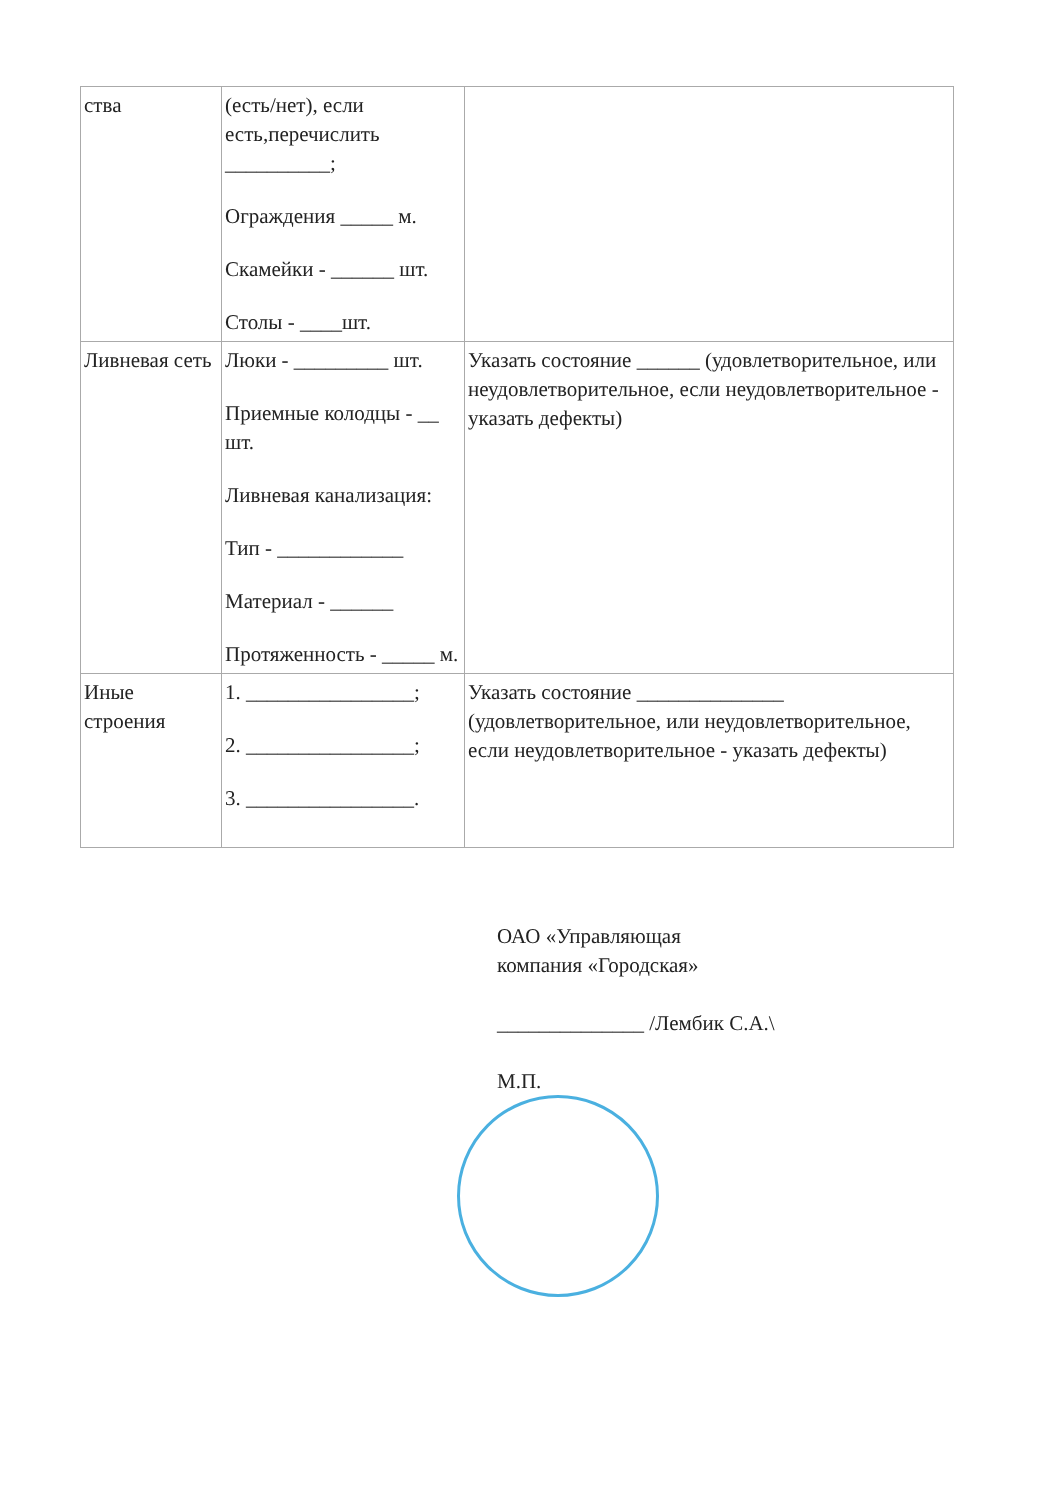| ства | (есть/нет), если есть,перечислить __________; Ограждения _____ м. Скамейки - ______ шт. Столы - ____шт. | |
| Ливневая сеть | Люки - _________ шт. Приемные колодцы - __ шт. Ливневая канализация: Тип - ____________ Материал - ______ Протяженность - _____ м. | Указать состояние ______ (удовлетворительное, или неудовлетворительное, если неудовлетворительное - указать дефекты) |
| Иные строения | 1. ________________; 2. ________________; 3. ________________. | Указать состояние ______________ (удовлетворительное, или неудовлетворительное, если неудовлетворительное - указать дефекты) |
ОАО «Управляющая
компания «Городская»
______________ /Лембик С.А.\
М.П.